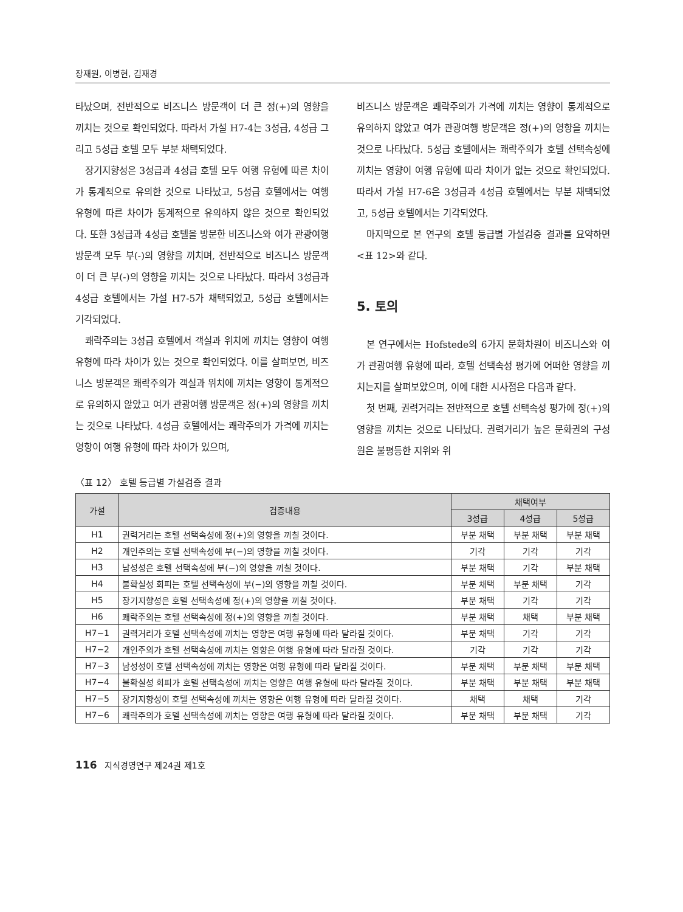장재원, 이병현, 김재경
타났으며, 전반적으로 비즈니스 방문객이 더 큰 정(+)의 영향을 끼치는 것으로 확인되었다. 따라서 가설 H7-4는 3성급, 4성급 그리고 5성급 호텔 모두 부분 채택되었다.
장기지향성은 3성급과 4성급 호텔 모두 여행 유형에 따른 차이가 통계적으로 유의한 것으로 나타났고, 5성급 호텔에서는 여행 유형에 따른 차이가 통계적으로 유의하지 않은 것으로 확인되었다. 또한 3성급과 4성급 호텔을 방문한 비즈니스와 여가 관광여행 방문객 모두 부(-)의 영향을 끼치며, 전반적으로 비즈니스 방문객이 더 큰 부(-)의 영향을 끼치는 것으로 나타났다. 따라서 3성급과 4성급 호텔에서는 가설 H7-5가 채택되었고, 5성급 호텔에서는 기각되었다.
쾌락주의는 3성급 호텔에서 객실과 위치에 끼치는 영향이 여행 유형에 따라 차이가 있는 것으로 확인되었다. 이를 살펴보면, 비즈니스 방문객은 쾌락주의가 객실과 위치에 끼치는 영향이 통계적으로 유의하지 않았고 여가 관광여행 방문객은 정(+)의 영향을 끼치는 것으로 나타났다. 4성급 호텔에서는 쾌락주의가 가격에 끼치는 영향이 여행 유형에 따라 차이가 있으며,
비즈니스 방문객은 쾌락주의가 가격에 끼치는 영향이 통계적으로 유의하지 않았고 여가 관광여행 방문객은 정(+)의 영향을 끼치는 것으로 나타났다. 5성급 호텔에서는 쾌락주의가 호텔 선택속성에 끼치는 영향이 여행 유형에 따라 차이가 없는 것으로 확인되었다. 따라서 가설 H7-6은 3성급과 4성급 호텔에서는 부분 채택되었고, 5성급 호텔에서는 기각되었다.
마지막으로 본 연구의 호텔 등급별 가설검증 결과를 요약하면 <표 12>와 같다.
5. 토의
본 연구에서는 Hofstede의 6가지 문화차원이 비즈니스와 여가 관광여행 유형에 따라, 호텔 선택속성 평가에 어떠한 영향을 끼치는지를 살펴보았으며, 이에 대한 시사점은 다음과 같다.
첫 번째, 권력거리는 전반적으로 호텔 선택속성 평가에 정(+)의 영향을 끼치는 것으로 나타났다. 권력거리가 높은 문화권의 구성원은 불평등한 지위와 위
〈표 12〉 호텔 등급별 가설검증 결과
| 가설 | 검증내용 | 채택여부 | | |
| --- | --- | --- | --- | --- |
| | | 3성급 | 4성급 | 5성급 |
| H1 | 권력거리는 호텔 선택속성에 정(+)의 영향을 끼칠 것이다. | 부분 채택 | 부분 채택 | 부분 채택 |
| H2 | 개인주의는 호텔 선택속성에 부(−)의 영향을 끼칠 것이다. | 기각 | 기각 | 기각 |
| H3 | 남성성은 호텔 선택속성에 부(−)의 영향을 끼칠 것이다. | 부분 채택 | 기각 | 부분 채택 |
| H4 | 불확실성 회피는 호텔 선택속성에 부(−)의 영향을 끼칠 것이다. | 부분 채택 | 부분 채택 | 기각 |
| H5 | 장기지향성은 호텔 선택속성에 정(+)의 영향을 끼칠 것이다. | 부분 채택 | 기각 | 기각 |
| H6 | 쾌락주의는 호텔 선택속성에 정(+)의 영향을 끼칠 것이다. | 부분 채택 | 채택 | 부분 채택 |
| H7−1 | 권력거리가 호텔 선택속성에 끼치는 영향은 여행 유형에 따라 달라질 것이다. | 부분 채택 | 기각 | 기각 |
| H7−2 | 개인주의가 호텔 선택속성에 끼치는 영향은 여행 유형에 따라 달라질 것이다. | 기각 | 기각 | 기각 |
| H7−3 | 남성성이 호텔 선택속성에 끼치는 영향은 여행 유형에 따라 달라질 것이다. | 부분 채택 | 부분 채택 | 부분 채택 |
| H7−4 | 불확실성 회피가 호텔 선택속성에 끼치는 영향은 여행 유형에 따라 달라질 것이다. | 부분 채택 | 부분 채택 | 부분 채택 |
| H7−5 | 장기지향성이 호텔 선택속성에 끼치는 영향은 여행 유형에 따라 달라질 것이다. | 채택 | 채택 | 기각 |
| H7−6 | 쾌락주의가 호텔 선택속성에 끼치는 영향은 여행 유형에 따라 달라질 것이다. | 부분 채택 | 부분 채택 | 기각 |
116 지식경영연구 제24권 제1호